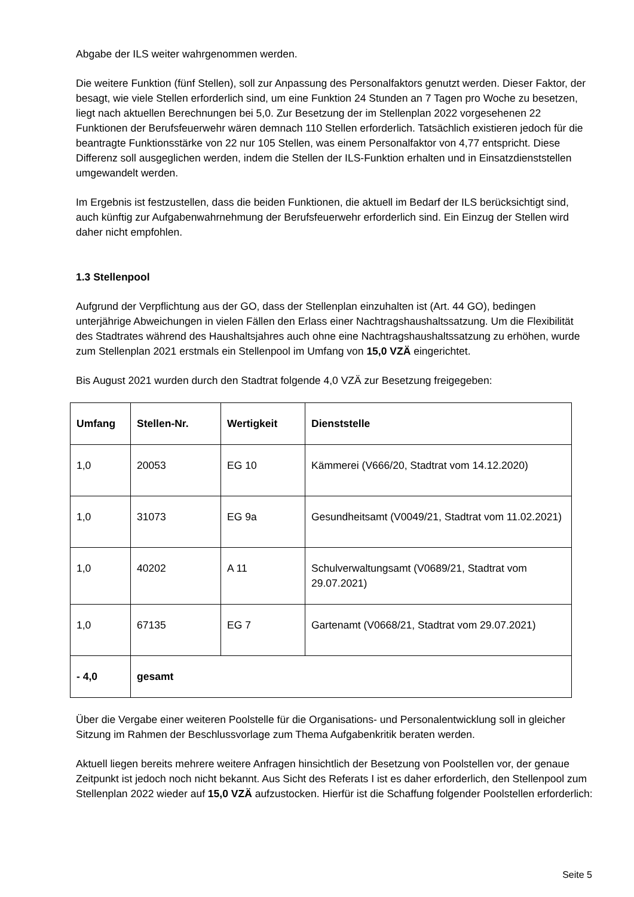Abgabe der ILS weiter wahrgenommen werden.
Die weitere Funktion (fünf Stellen), soll zur Anpassung des Personalfaktors genutzt werden. Dieser Faktor, der besagt, wie viele Stellen erforderlich sind, um eine Funktion 24 Stunden an 7 Tagen pro Woche zu besetzen, liegt nach aktuellen Berechnungen bei 5,0. Zur Besetzung der im Stellenplan 2022 vorgesehenen 22 Funktionen der Berufsfeuerwehr wären demnach 110 Stellen erforderlich. Tatsächlich existieren jedoch für die beantragte Funktionsstärke von 22 nur 105 Stellen, was einem Personalfaktor von 4,77 entspricht. Diese Differenz soll ausgeglichen werden, indem die Stellen der ILS-Funktion erhalten und in Einsatzdienststellen umgewandelt werden.
Im Ergebnis ist festzustellen, dass die beiden Funktionen, die aktuell im Bedarf der ILS berücksichtigt sind, auch künftig zur Aufgabenwahrnehmung der Berufsfeuerwehr erforderlich sind. Ein Einzug der Stellen wird daher nicht empfohlen.
1.3 Stellenpool
Aufgrund der Verpflichtung aus der GO, dass der Stellenplan einzuhalten ist (Art. 44 GO), bedingen unterjährige Abweichungen in vielen Fällen den Erlass einer Nachtragshaushaltssatzung. Um die Flexibilität des Stadtrates während des Haushaltsjahres auch ohne eine Nachtragshaushaltssatzung zu erhöhen, wurde zum Stellenplan 2021 erstmals ein Stellenpool im Umfang von 15,0 VZÄ eingerichtet.
Bis August 2021 wurden durch den Stadtrat folgende 4,0 VZÄ zur Besetzung freigegeben:
| Umfang | Stellen-Nr. | Wertigkeit | Dienststelle |
| --- | --- | --- | --- |
| 1,0 | 20053 | EG 10 | Kämmerei (V666/20, Stadtrat vom 14.12.2020) |
| 1,0 | 31073 | EG 9a | Gesundheitsamt (V0049/21, Stadtrat vom 11.02.2021) |
| 1,0 | 40202 | A 11 | Schulverwaltungsamt (V0689/21, Stadtrat vom 29.07.2021) |
| 1,0 | 67135 | EG 7 | Gartenamt (V0668/21, Stadtrat vom 29.07.2021) |
| - 4,0 | gesamt | | |
Über die Vergabe einer weiteren Poolstelle für die Organisations- und Personalentwicklung soll in gleicher Sitzung im Rahmen der Beschlussvorlage zum Thema Aufgabenkritik beraten werden.
Aktuell liegen bereits mehrere weitere Anfragen hinsichtlich der Besetzung von Poolstellen vor, der genaue Zeitpunkt ist jedoch noch nicht bekannt. Aus Sicht des Referats I ist es daher erforderlich, den Stellenpool zum Stellenplan 2022 wieder auf 15,0 VZÄ aufzustocken. Hierfür ist die Schaffung folgender Poolstellen erforderlich:
Seite 5